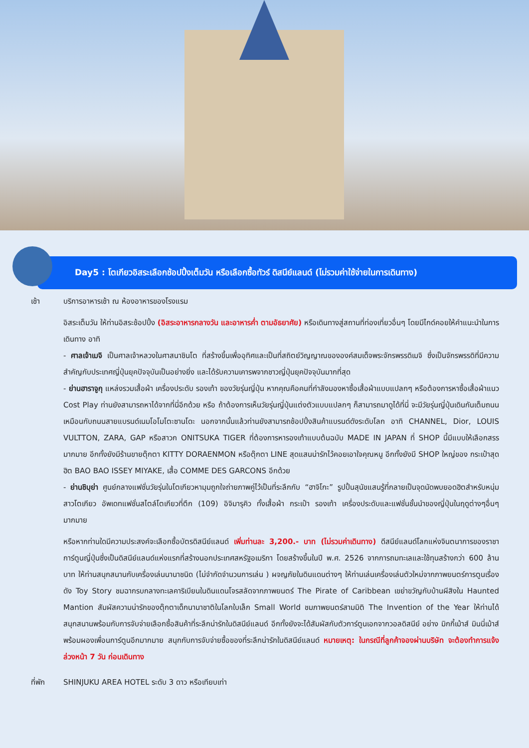Day5 : โตเกียวอิสระเลือกช้อปปิ้งเต็มวัน หรือเลือกซื้อทัวร์ ดิสนีย์แลนด์ (ไม่รวมค่าใช้จ่ายในการเดินทาง)
เช้า บริการอาหารเช้า ณ ห้องอาหารของโรงแรม
อิสระเต็มวัน ให้ท่านอิสระช้อปปิ้ง (อิสระอาหารกลางวัน และอาหารค่ำ ตามอัธยาศัย) หรือเดินทางสู่สถานที่ท่องเที่ยวอื่นๆ โดยมีไกด์คอยให้คำแนะนำในการเดินทาง อาทิ
- ศาลเจ้าเมจิ เป็นศาลเจ้าหลวงในศาสนาชินโต ที่สร้างขึ้นเพื่ออุทิศและเป็นที่สถิตย์วิญญาณขององค์สมเด็จพระจักรพรรดิเมจิ ซึ่งเป็นจักรพรรดิที่มีความสำคัญกับประเทศญี่ปุ่นยุคปัจจุบันเป็นอย่างยิ่ง และได้รับความเคารพจากชาวญี่ปุ่นยุคปัจจุบันมากที่สุด
- ย่านฮาราจูกุ แหล่งรวมเสื้อผ้า เครื่องประดับ รองเท้า ของวัยรุ่นญี่ปุ่น หากคุณคือคนที่กำลังมองหาซื้อเสื้อผ้าแบบแปลกๆ หรือต้องการหาซื้อเสื้อผ้าแนว Cost Play ท่านยังสามารถหาได้จากที่นี่อีกด้วย หรือ ถ้าต้องการเห็นวัยรุ่นญี่ปุ่นแต่งตัวแบบแปลกๆ ก็สามารถมาดูได้ที่นี่ จะมีวัยรุ่นญี่ปุ่นเดินกันเต็มถนนเหมือนกับถนนสายแบรนด์เนมโอโมโตะซานโดะ นอกจากนั้นแล้วท่านยังสามารถช้อปปิ้งสินค้าแบรนด์ดังระดับโลก อาทิ CHANNEL, Dior, LOUIS VULTTON, ZARA, GAP หรือสาวก ONITSUKA TIGER ที่ต้องการหารองเท้าแบบต้นฉบับ MADE IN JAPAN ที่ SHOP นี้มีแบบให้เลือกสรรมากมาย อีกทั้งยังมีร้านขายตุ๊กตา KITTY DORAENMON หรือตุ๊กตา LINE สุดแสนน่ารักไว้คอยเอาใจคุณหนู อีกทั้งยังมี SHOP ใหญ่ของ กระเป๋าสุดฮิต BAO BAO ISSEY MIYAKE, เสื้อ COMME DES GARCONS อีกด้วย
- ย่านชิบุย่า ศูนย์กลางแฟชั่นวัยรุ่นในโตเกียวหามุมถูกใจถ่ายภาพคู่ไว้เป็นที่ระลึกกับ “ฮาจิโกะ” รูปปั้นสุนัขแสนรู้ที่กลายเป็นจุดนัดพบยอดฮิตสำหรับหนุ่มสาวโตเกียว อัพเดทแฟชั่นสไตล์โตเกียวที่ตึก (109) อิจิมารุคิว ทั้งเสื้อผ้า กระเป๋า รองเท้า เครื่องประดับและแฟชั่นชั้นนำของญี่ปุ่นในฤดูต่างๆอื่นๆมากมาย
หรือหากท่านใดมีความประสงค์จะเลือกซื้อบัตรดิสนีย์แลนด์ เพิ่มท่านละ 3,200.- บาท (ไม่รวมค่าเดินทาง) ดีสนีย์แลนด์โลกแห่งจินตนาการของราชาการ์ตูนญี่ปุ่นซึ่งเป็นดิสนีย์แลนด์แห่งแรกที่สร้างนอกประเทศสหรัฐอเมริกา โดยสร้างขึ้นในปี พ.ศ. 2526 จากการถมทะเลและใช้ทุนสร้างกว่า 600 ล้านบาท ให้ท่านสนุกสนานกับเครื่องเล่นนานาชนิด (ไม่จำกัดจำนวนการเล่น ) ผจญภัยในดินแดนต่างๆ ให้ท่านเล่นเครื่องเล่นตัวใหม่จากภาพยนตร์การตูนเรื่องดัง Toy Story ชมฉากรบกลางทะเลคาริเบียนในดินแดนโจรสลัดจากภาพยนตร์ The Pirate of Caribbean เขย่าขวัญกับบ้านผีสิงใน Haunted Mantion สัมผัสความน่ารักของตุ๊กตาเด็กนานาชาติในโลกใบเล็ก Small World ชมภาพยนตร์สามมิติ The Invention of the Year ให้ท่านได้สนุกสนานพร้อมกับการจับจ่ายเลือกซื้อสินค้าที่ระลึกน่ารักในดิสนีย์แลนด์ อีกทั้งยังจะได้สัมผัสกับตัวการ์ตูนเอกจากวอลดิสนีย์ อย่าง มิกกี้เม้าส์ มินนี่เม้าส์ พร้อมผองเพื่อนการ์ตูนอีกมากมาย สนุกกับการจับจ่ายซื้อของที่ระลึกน่ารักในดิสนีย์แลนด์ หมายเหตุ: ในกรณีที่ลูกค้าจองผ่านบริษัท จะต้องทำการแจ้งล่วงหน้า 7 วัน ก่อนเดินทาง
ที่พัก SHINJUKU AREA HOTEL ระดับ 3 ดาว หรือเทียบเท่า